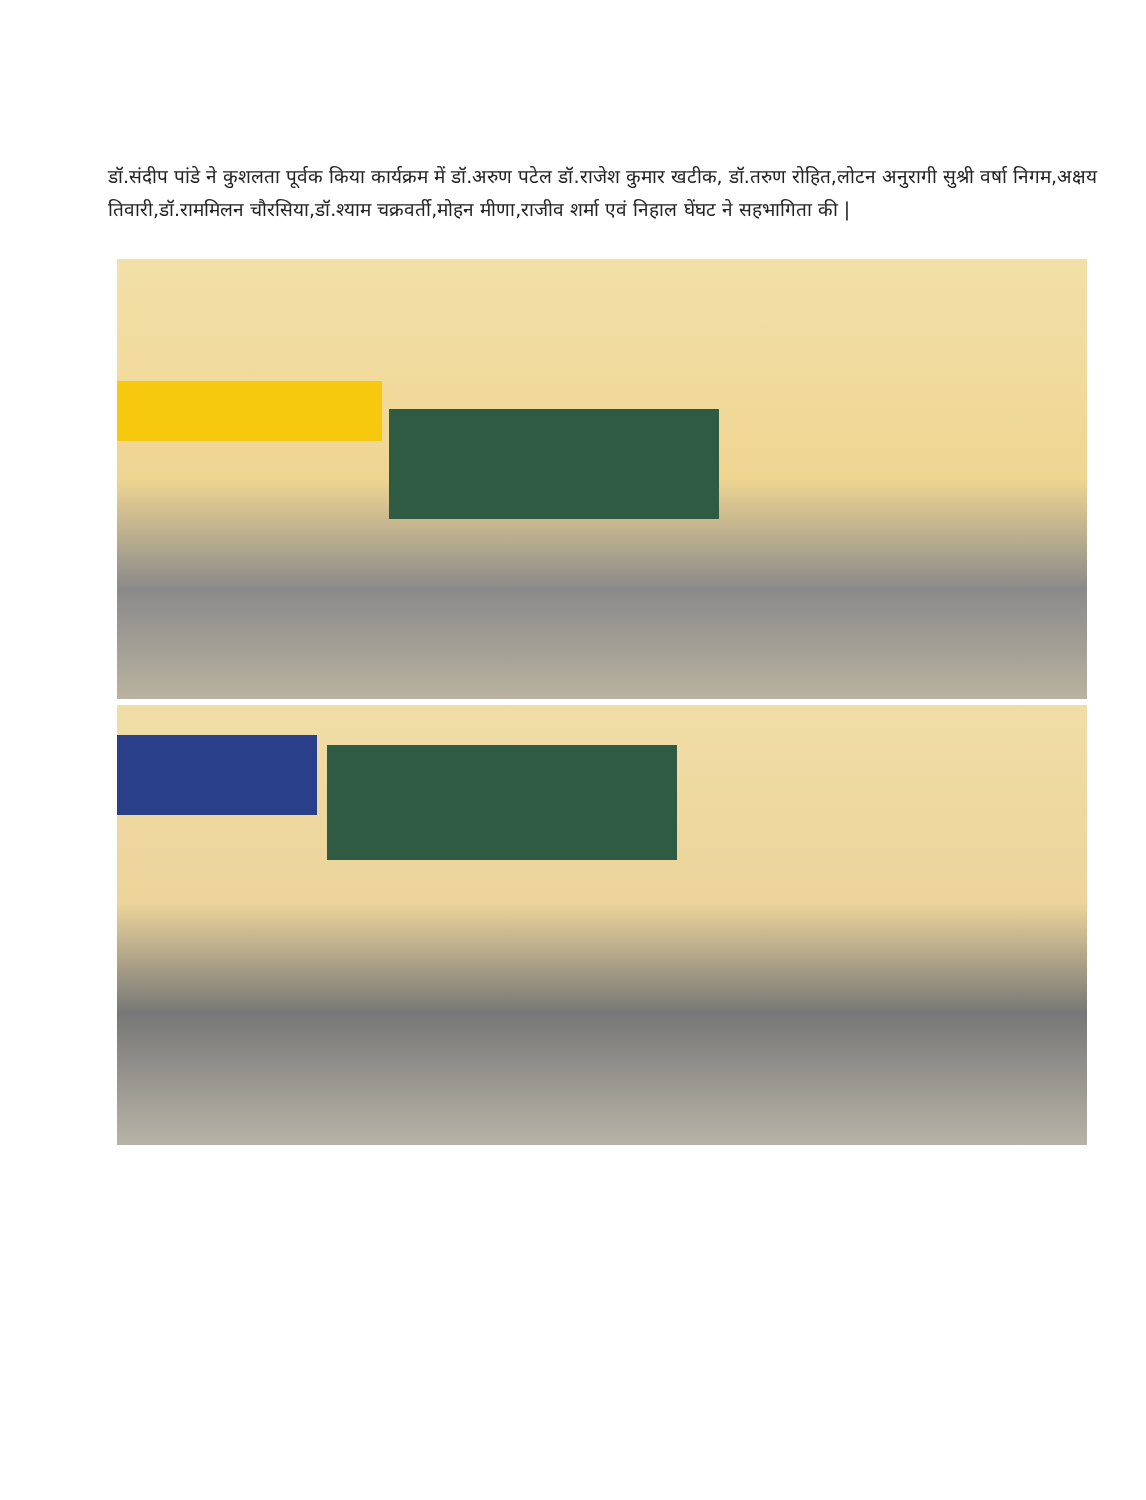डॉ.संदीप पांडे ने कुशलता पूर्वक किया कार्यक्रम में डॉ.अरुण पटेल डॉ.राजेश कुमार खटीक, डॉ.तरुण रोहित,लोटन अनुरागी सुश्री वर्षा निगम,अक्षय तिवारी,डॉ.राममिलन चौरसिया,डॉ.श्याम चक्रवर्ती,मोहन मीणा,राजीव शर्मा एवं निहाल घेंघट ने सहभागिता की |